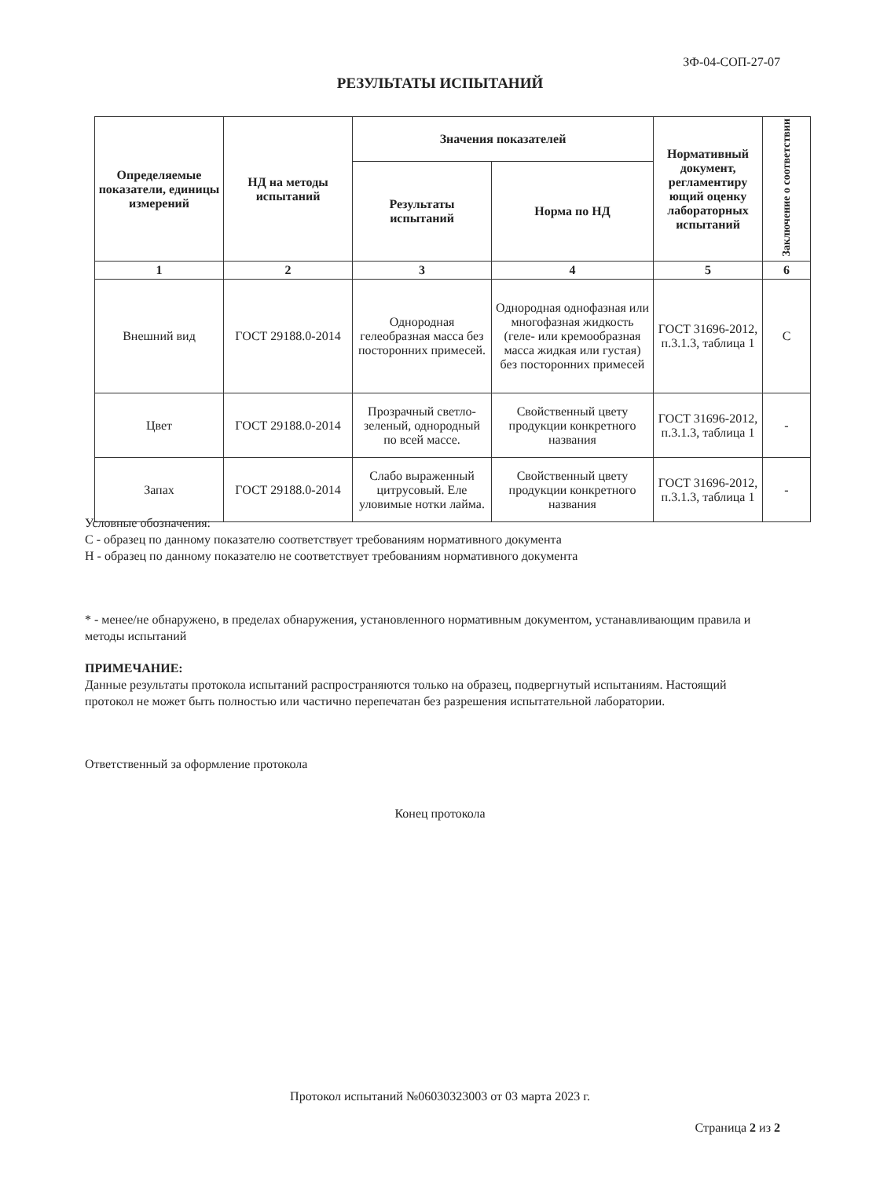ЗФ-04-СОП-27-07
РЕЗУЛЬТАТЫ ИСПЫТАНИЙ
| Определяемые показатели, единицы измерений | НД на методы испытаний | Значения показателей | | Нормативный документ, регламентиру ющий оценку лабораторных испытаний | Заключение о соответствии |
| --- | --- | --- | --- | --- | --- |
| | | Результаты испытаний | Норма по НД | | |
| 1 | 2 | 3 | 4 | 5 | 6 |
| Внешний вид | ГОСТ 29188.0-2014 | Однородная гелеобразная масса без посторонних примесей. | Однородная однофазная или многофазная жидкость (геле- или кремообразная масса жидкая или густая) без посторонних примесей | ГОСТ 31696-2012, п.3.1.3, таблица 1 | С |
| Цвет | ГОСТ 29188.0-2014 | Прозрачный светло-зеленый, однородный по всей массе. | Свойственный цвету продукции конкретного названия | ГОСТ 31696-2012, п.3.1.3, таблица 1 | - |
| Запах | ГОСТ 29188.0-2014 | Слабо выраженный цитрусовый. Еле уловимые нотки лайма. | Свойственный цвету продукции конкретного названия | ГОСТ 31696-2012, п.3.1.3, таблица 1 | - |
Условные обозначения:
С - образец по данному показателю соответствует требованиям нормативного документа
Н - образец по данному показателю не соответствует требованиям нормативного документа
* - менее/не обнаружено, в пределах обнаружения, установленного нормативным документом, устанавливающим правила и методы испытаний
ПРИМЕЧАНИЕ:
Данные результаты протокола испытаний распространяются только на образец, подвергнутый испытаниям. Настоящий протокол не может быть полностью или частично перепечатан без разрешения испытательной лаборатории.
Ответственный за оформление протокола
Конец протокола
Протокол испытаний №06030323003 от 03 марта 2023 г.
Страница 2 из 2